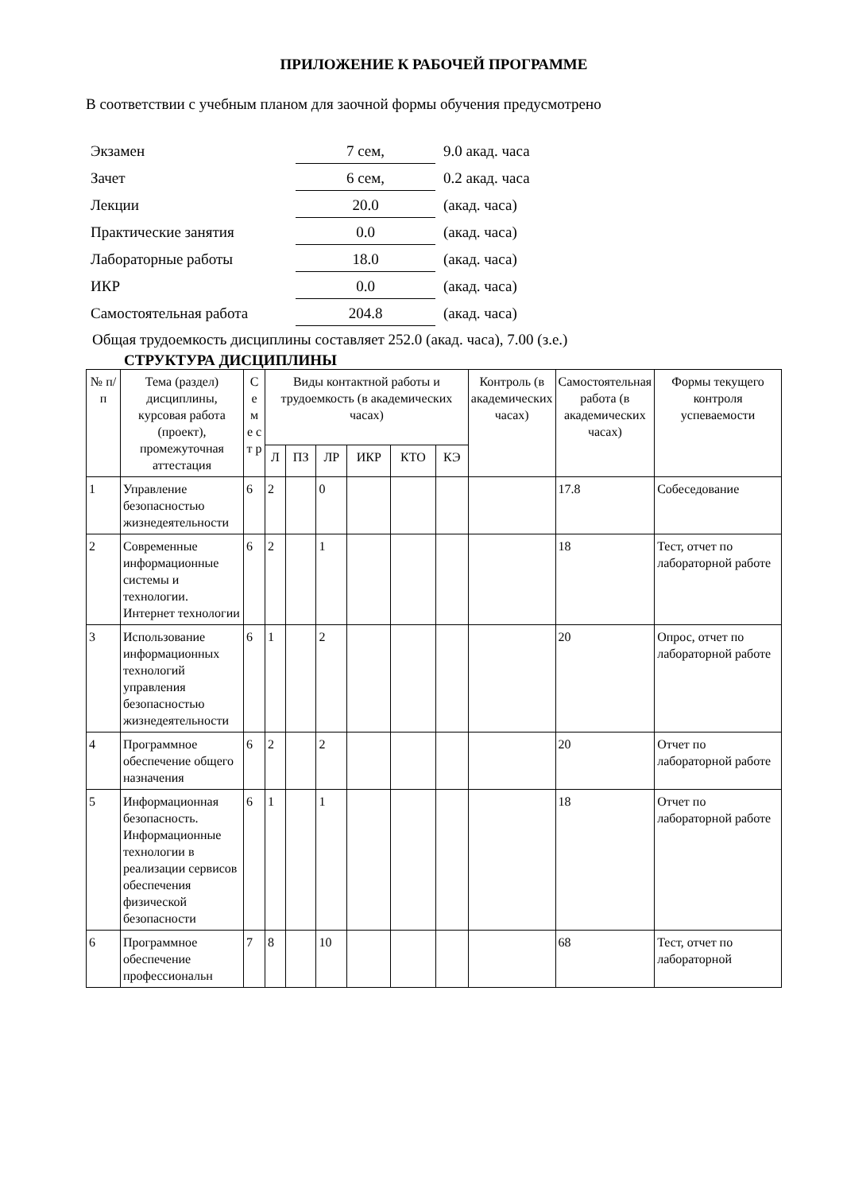ПРИЛОЖЕНИЕ К РАБОЧЕЙ ПРОГРАММЕ
В соответствии с учебным планом для заочной формы обучения предусмотрено
| Экзамен | 7 сем, | 9.0 акад. часа |
| Зачет | 6 сем, | 0.2 акад. часа |
| Лекции | 20.0 | (акад. часа) |
| Практические занятия | 0.0 | (акад. часа) |
| Лабораторные работы | 18.0 | (акад. часа) |
| ИКР | 0.0 | (акад. часа) |
| Самостоятельная работа | 204.8 | (акад. часа) |
Общая трудоемкость дисциплины составляет 252.0 (акад. часа), 7.00 (з.е.)
СТРУКТУРА ДИСЦИПЛИНЫ
| № п/п | Тема (раздел) дисциплины, курсовая работа (проект), промежуточная аттестация | С е м е с т р | Виды контактной работы и трудоемкость (в академических часах) | | | | | | Контроль (в академических часах) | Самостоятельная работа (в академических часах) | Формы текущего контроля успеваемости |
| --- | --- | --- | --- | --- | --- | --- | --- | --- | --- | --- | --- |
| | | | Л | ПЗ | ЛР | ИКР | КТО | КЭ | | | |
| 1 | Управление безопасностью жизнедеятельности | 6 | 2 | | 0 | | | | | 17.8 | Собеседование |
| 2 | Современные информационные системы и технологии. Интернет технологии | 6 | 2 | | 1 | | | | | 18 | Тест, отчет по лабораторной работе |
| 3 | Использование информационных технологий управления безопасностью жизнедеятельности | 6 | 1 | | 2 | | | | | 20 | Опрос, отчет по лабораторной работе |
| 4 | Программное обеспечение общего назначения | 6 | 2 | | 2 | | | | | 20 | Отчет по лабораторной работе |
| 5 | Информационная безопасность. Информационные технологии в реализации сервисов обеспечения физической безопасности | 6 | 1 | | 1 | | | | | 18 | Отчет по лабораторной работе |
| 6 | Программное обеспечение профессиональн | 7 | 8 | | 10 | | | | | 68 | Тест, отчет по лабораторной |